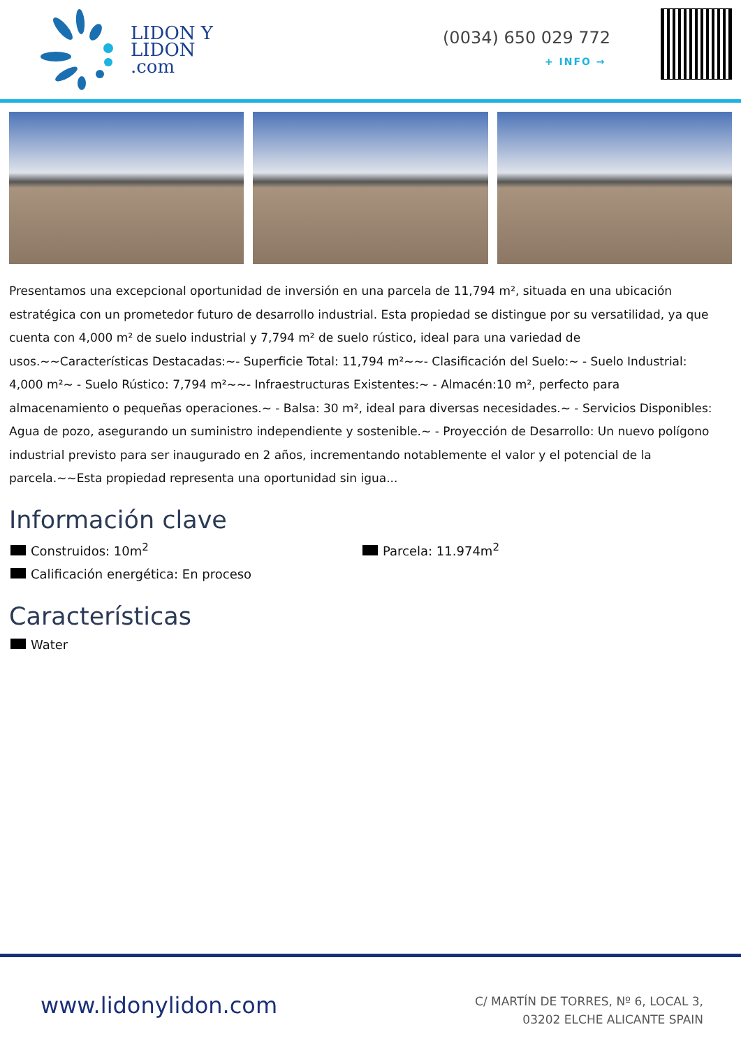LIDON Y
LIDON
.com
(0034) 650 029 772
+ INFO →
Presentamos una excepcional oportunidad de inversión en una parcela de 11,794 m², situada en una ubicación estratégica con un prometedor futuro de desarrollo industrial. Esta propiedad se distingue por su versatilidad, ya que cuenta con 4,000 m² de suelo industrial y 7,794 m² de suelo rústico, ideal para una variedad de usos.~~Características Destacadas:~- Superficie Total: 11,794 m²~~- Clasificación del Suelo:~ - Suelo Industrial: 4,000 m²~ - Suelo Rústico: 7,794 m²~~- Infraestructuras Existentes:~ - Almacén:10 m², perfecto para almacenamiento o pequeñas operaciones.~ - Balsa: 30 m², ideal para diversas necesidades.~ - Servicios Disponibles: Agua de pozo, asegurando un suministro independiente y sostenible.~ - Proyección de Desarrollo: Un nuevo polígono industrial previsto para ser inaugurado en 2 años, incrementando notablemente el valor y el potencial de la parcela.~~Esta propiedad representa una oportunidad sin igua...
Información clave
Construidos: 10m<sup>2</sup> Parcela: 11.974m<sup>2</sup> Calificación energética: En proceso
Características
Water
www.lidonylidon.com
C/ MARTÍN DE TORRES, Nº 6, LOCAL 3,
03202 ELCHE ALICANTE SPAIN